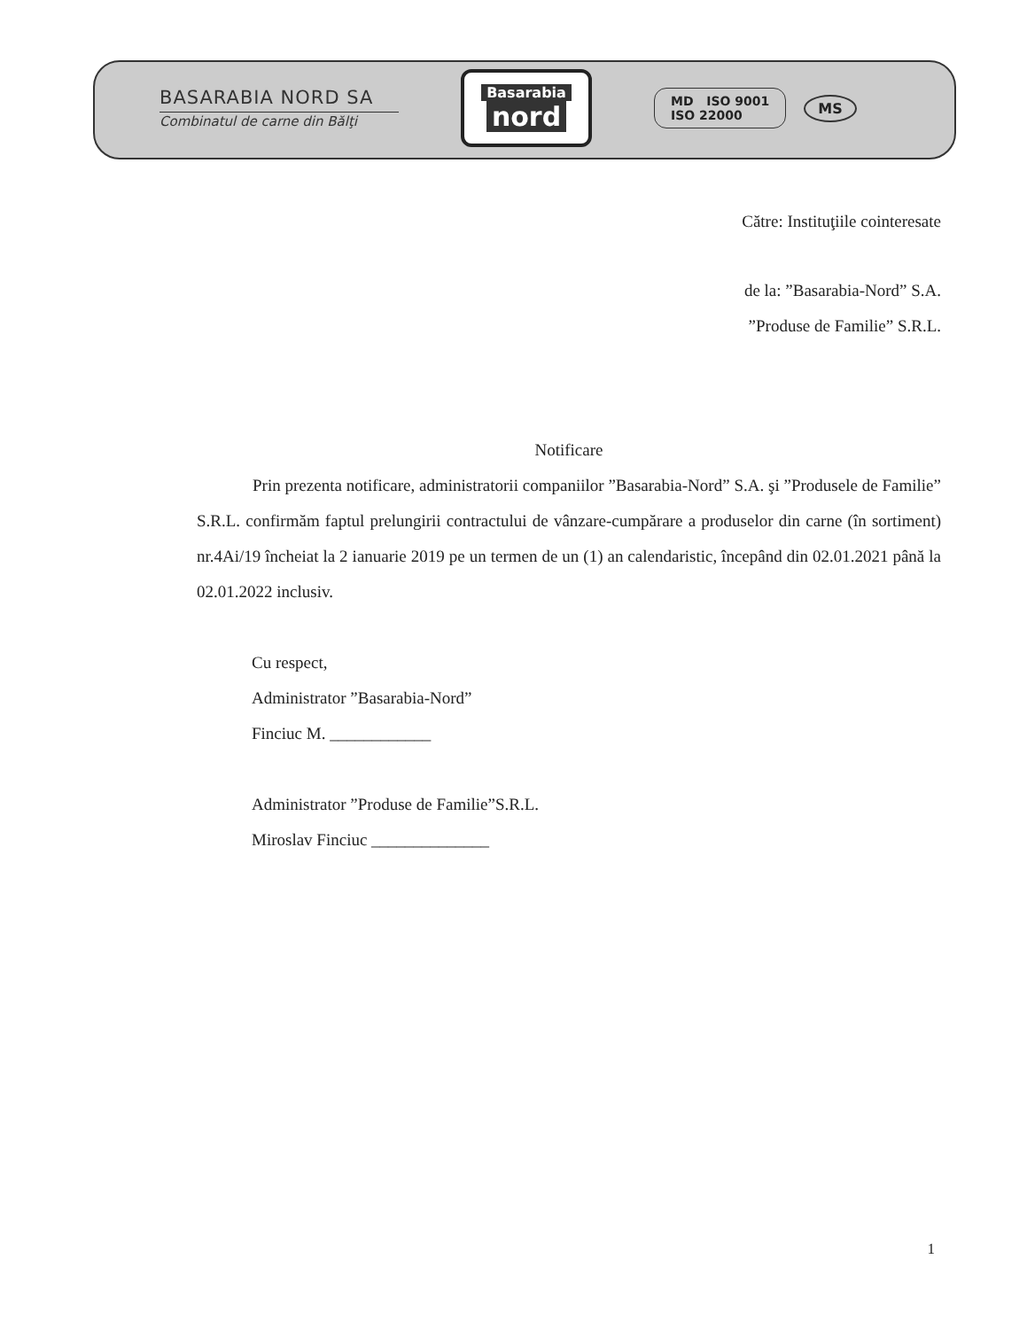BASARABIA NORD SA
Combinatul de carne din Bălţi
Basarabia
nord
MD ISO 9001
ISO 22000
MS
Către: Instituţiile cointeresate
de la: ”Basarabia-Nord” S.A.
”Produse de Familie” S.R.L.
Notificare
Prin prezenta notificare, administratorii companiilor ”Basarabia-Nord” S.A. şi ”Produsele de Familie” S.R.L. confirmăm faptul prelungirii contractului de vânzare-cumpărare a produselor din carne (în sortiment) nr.4Ai/19 încheiat la 2 ianuarie 2019 pe un termen de un (1) an calendaristic, începând din 02.01.2021 până la 02.01.2022 inclusiv.
Cu respect,
Administrator ”Basarabia-Nord”
Finciuc M. ____________
Administrator ”Produse de Familie”S.R.L.
Miroslav Finciuc ______________
1